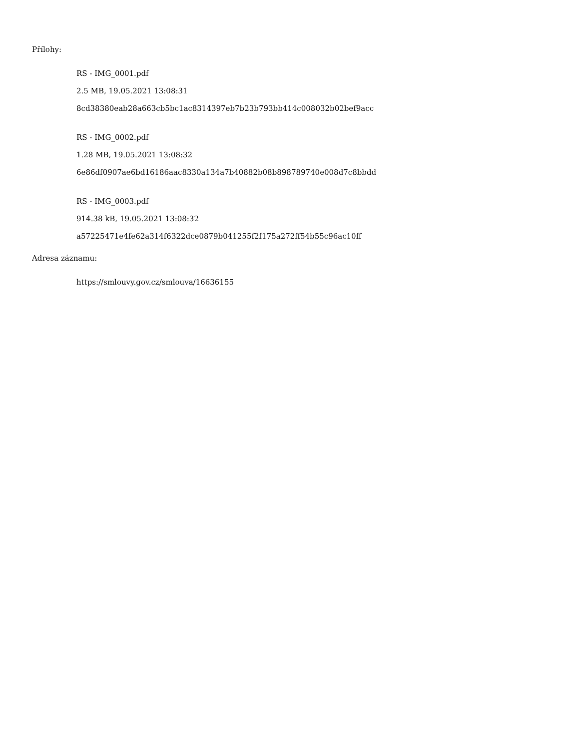Přílohy:
RS - IMG_0001.pdf
2.5 MB, 19.05.2021 13:08:31
8cd38380eab28a663cb5bc1ac8314397eb7b23b793bb414c008032b02bef9acc
RS - IMG_0002.pdf
1.28 MB, 19.05.2021 13:08:32
6e86df0907ae6bd16186aac8330a134a7b40882b08b898789740e008d7c8bbdd
RS - IMG_0003.pdf
914.38 kB, 19.05.2021 13:08:32
a57225471e4fe62a314f6322dce0879b041255f2f175a272ff54b55c96ac10ff
Adresa záznamu:
https://smlouvy.gov.cz/smlouva/16636155